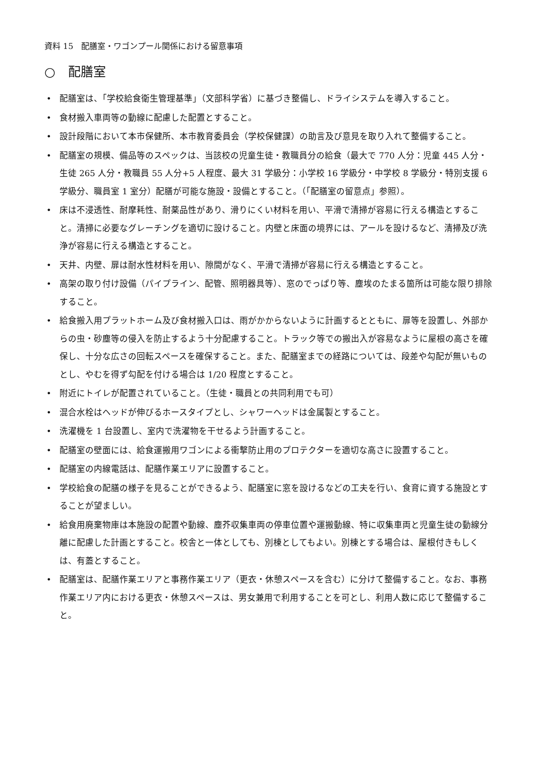資料 15　配膳室・ワゴンプール関係における留意事項
○　配膳室
• 配膳室は、「学校給食衛生管理基準」（文部科学省）に基づき整備し、ドライシステムを導入すること。
• 食材搬入車両等の動線に配慮した配置とすること。
• 設計段階において本市保健所、本市教育委員会（学校保健課）の助言及び意見を取り入れて整備すること。
• 配膳室の規模、備品等のスペックは、当該校の児童生徒・教職員分の給食（最大で 770 人分：児童 445 人分・生徒 265 人分・教職員 55 人分+5 人程度、最大 31 学級分：小学校 16 学級分・中学校 8 学級分・特別支援 6 学級分、職員室 1 室分）配膳が可能な施設・設備とすること。（「配膳室の留意点」参照）。
• 床は不浸透性、耐摩耗性、耐薬品性があり、滑りにくい材料を用い、平滑で清掃が容易に行える構造とすること。清掃に必要なグレーチングを適切に設けること。内壁と床面の境界には、アールを設けるなど、清掃及び洗浄が容易に行える構造とすること。
• 天井、内壁、扉は耐水性材料を用い、隙間がなく、平滑で清掃が容易に行える構造とすること。
• 高架の取り付け設備（パイプライン、配管、照明器具等）、窓のでっぱり等、塵埃のたまる箇所は可能な限り排除すること。
• 給食搬入用プラットホーム及び食材搬入口は、雨がかからないように計画するとともに、扉等を設置し、外部からの虫・砂塵等の侵入を防止するよう十分配慮すること。トラック等での搬出入が容易なように屋根の高さを確保し、十分な広さの回転スペースを確保すること。また、配膳室までの経路については、段差や勾配が無いものとし、やむを得ず勾配を付ける場合は 1/20 程度とすること。
• 附近にトイレが配置されていること。（生徒・職員との共同利用でも可）
• 混合水栓はヘッドが伸びるホースタイプとし、シャワーヘッドは金属製とすること。
• 洗濯機を 1 台設置し、室内で洗濯物を干せるよう計画すること。
• 配膳室の壁面には、給食運搬用ワゴンによる衝撃防止用のプロテクターを適切な高さに設置すること。
• 配膳室の内線電話は、配膳作業エリアに設置すること。
• 学校給食の配膳の様子を見ることができるよう、配膳室に窓を設けるなどの工夫を行い、食育に資する施設とすることが望ましい。
• 給食用廃棄物庫は本施設の配置や動線、塵芥収集車両の停車位置や運搬動線、特に収集車両と児童生徒の動線分離に配慮した計画とすること。校舎と一体としても、別棟としてもよい。別棟とする場合は、屋根付きもしくは、有蓋とすること。
• 配膳室は、配膳作業エリアと事務作業エリア（更衣・休憩スペースを含む）に分けて整備すること。なお、事務作業エリア内における更衣・休憩スペースは、男女兼用で利用することを可とし、利用人数に応じて整備すること。